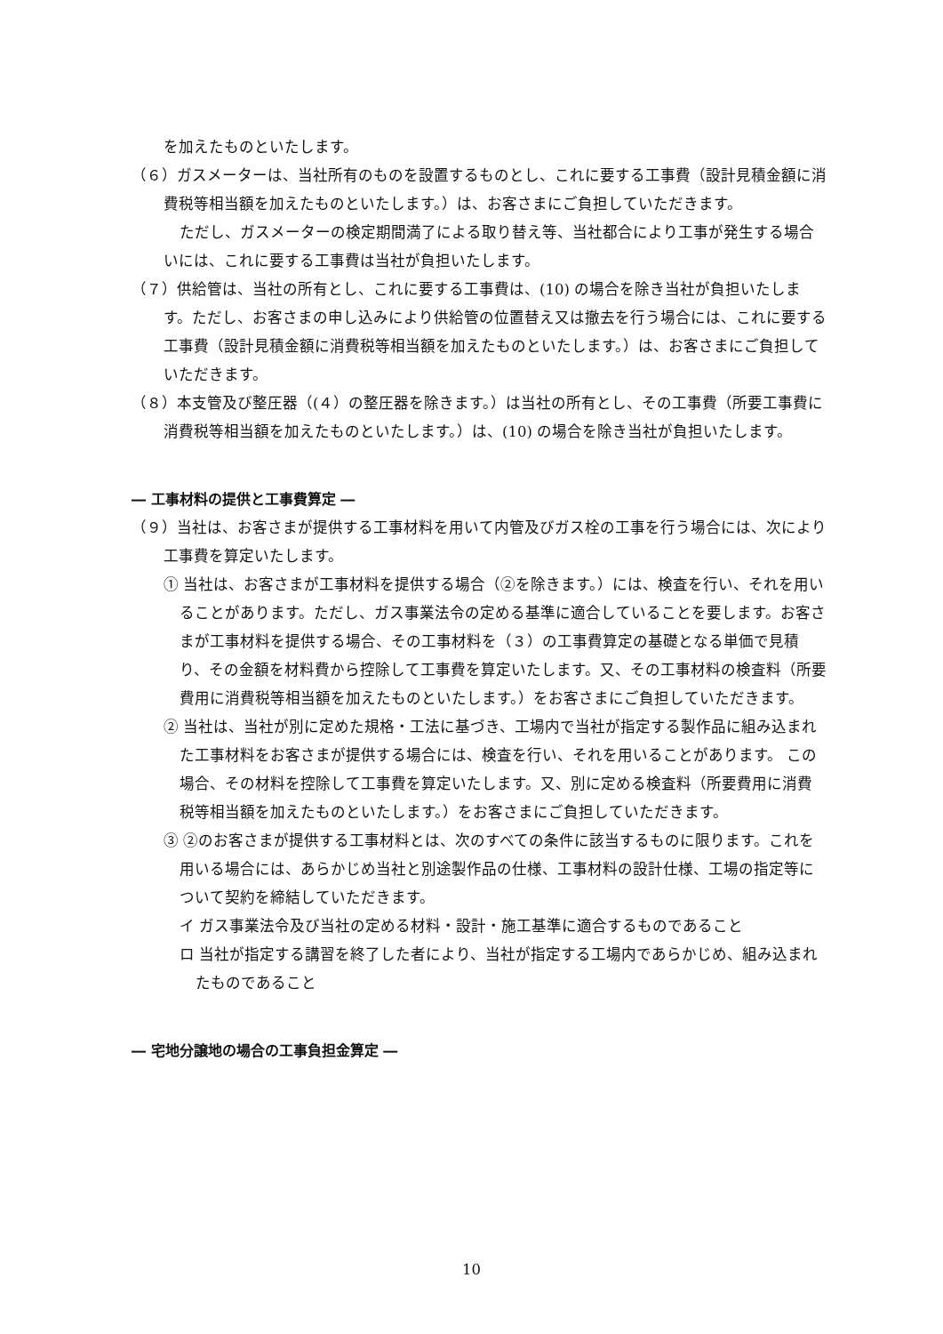を加えたものといたします。
（６）ガスメーターは、当社所有のものを設置するものとし、これに要する工事費（設計見積金額に消費税等相当額を加えたものといたします。）は、お客さまにご負担していただきます。
ただし、ガスメーターの検定期間満了による取り替え等、当社都合により工事が発生する場合いには、これに要する工事費は当社が負担いたします。
（７）供給管は、当社の所有とし、これに要する工事費は、(10) の場合を除き当社が負担いたします。ただし、お客さまの申し込みにより供給管の位置替え又は撤去を行う場合には、これに要する工事費（設計見積金額に消費税等相当額を加えたものといたします。）は、お客さまにご負担していただきます。
（８）本支管及び整圧器（(４）の整圧器を除きます。）は当社の所有とし、その工事費（所要工事費に消費税等相当額を加えたものといたします。）は、(10) の場合を除き当社が負担いたします。
― 工事材料の提供と工事費算定 ―
（９）当社は、お客さまが提供する工事材料を用いて内管及びガス栓の工事を行う場合には、次により工事費を算定いたします。
① 当社は、お客さまが工事材料を提供する場合（②を除きます。）には、検査を行い、それを用いることがあります。ただし、ガス事業法令の定める基準に適合していることを要します。お客さまが工事材料を提供する場合、その工事材料を（３）の工事費算定の基礎となる単価で見積り、その金額を材料費から控除して工事費を算定いたします。又、その工事材料の検査料（所要費用に消費税等相当額を加えたものといたします。）をお客さまにご負担していただきます。
② 当社は、当社が別に定めた規格・工法に基づき、工場内で当社が指定する製作品に組み込まれた工事材料をお客さまが提供する場合には、検査を行い、それを用いることがあります。 この場合、その材料を控除して工事費を算定いたします。又、別に定める検査料（所要費用に消費税等相当額を加えたものといたします。）をお客さまにご負担していただきます。
③ ②のお客さまが提供する工事材料とは、次のすべての条件に該当するものに限ります。これを用いる場合には、あらかじめ当社と別途製作品の仕様、工事材料の設計仕様、工場の指定等について契約を締結していただきます。
イ ガス事業法令及び当社の定める材料・設計・施工基準に適合するものであること
ロ 当社が指定する講習を終了した者により、当社が指定する工場内であらかじめ、組み込まれたものであること
― 宅地分譲地の場合の工事負担金算定 ―
10